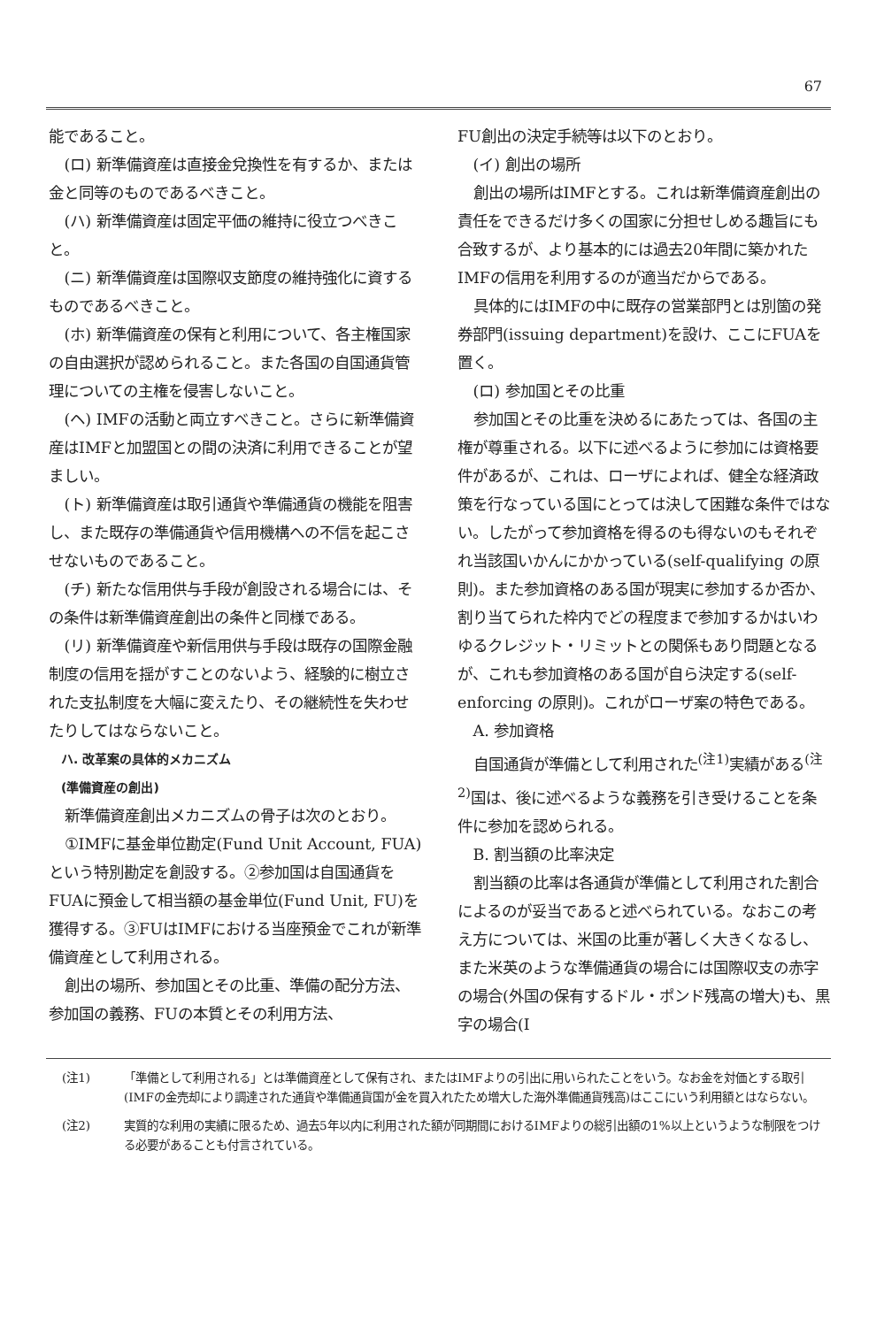67
能であること。
(ロ) 新準備資産は直接金兌換性を有するか、または金と同等のものであるべきこと。
(ハ) 新準備資産は固定平価の維持に役立つべきこと。
(ニ) 新準備資産は国際収支節度の維持強化に資するものであるべきこと。
(ホ) 新準備資産の保有と利用について、各主権国家の自由選択が認められること。また各国の自国通貨管理についての主権を侵害しないこと。
(ヘ) IMFの活動と両立すべきこと。さらに新準備資産はIMFと加盟国との間の決済に利用できることが望ましい。
(ト) 新準備資産は取引通貨や準備通貨の機能を阻害し、また既存の準備通貨や信用機構への不信を起こさせないものであること。
(チ) 新たな信用供与手段が創設される場合には、その条件は新準備資産創出の条件と同様である。
(リ) 新準備資産や新信用供与手段は既存の国際金融制度の信用を揺がすことのないよう、経験的に樹立された支払制度を大幅に変えたり、その継続性を失わせたりしてはならないこと。
ハ. 改革案の具体的メカニズム
(準備資産の創出)
新準備資産創出メカニズムの骨子は次のとおり。
①IMFに基金単位勘定(Fund Unit Account, FUA)という特別勘定を創設する。②参加国は自国通貨をFUAに預金して相当額の基金単位(Fund Unit, FU)を獲得する。③FUはIMFにおける当座預金でこれが新準備資産として利用される。
創出の場所、参加国とその比重、準備の配分方法、参加国の義務、FUの本質とその利用方法、
FU創出の決定手続等は以下のとおり。
(イ) 創出の場所
創出の場所はIMFとする。これは新準備資産創出の責任をできるだけ多くの国家に分担せしめる趣旨にも合致するが、より基本的には過去20年間に築かれたIMFの信用を利用するのが適当だからである。
具体的にはIMFの中に既存の営業部門とは別箇の発券部門(issuing department)を設け、ここにFUAを置く。
(ロ) 参加国とその比重
参加国とその比重を決めるにあたっては、各国の主権が尊重される。以下に述べるように参加には資格要件があるが、これは、ローザによれば、健全な経済政策を行なっている国にとっては決して困難な条件ではない。したがって参加資格を得るのも得ないのもそれぞれ当該国いかんにかかっている(self-qualifying の原則)。また参加資格のある国が現実に参加するか否か、割り当てられた枠内でどの程度まで参加するかはいわゆるクレジット・リミットとの関係もあり問題となるが、これも参加資格のある国が自ら決定する(self-enforcing の原則)。これがローザ案の特色である。
A. 参加資格
自国通貨が準備として利用された<sup>(注1)</sup>実績がある<sup>(注2)</sup>国は、後に述べるような義務を引き受けることを条件に参加を認められる。
B. 割当額の比率決定
割当額の比率は各通貨が準備として利用された割合によるのが妥当であると述べられている。なおこの考え方については、米国の比重が著しく大きくなるし、また米英のような準備通貨の場合には国際収支の赤字の場合(外国の保有するドル・ポンド残高の増大)も、黒字の場合(I
(注1) 「準備として利用される」とは準備資産として保有され、またはIMFよりの引出に用いられたことをいう。なお金を対価とする取引(IMFの金売却により調達された通貨や準備通貨国が金を買入れたため増大した海外準備通貨残高)はここにいう利用額とはならない。
(注2) 実質的な利用の実績に限るため、過去5年以内に利用された額が同期間におけるIMFよりの総引出額の1%以上というような制限をつける必要があることも付言されている。